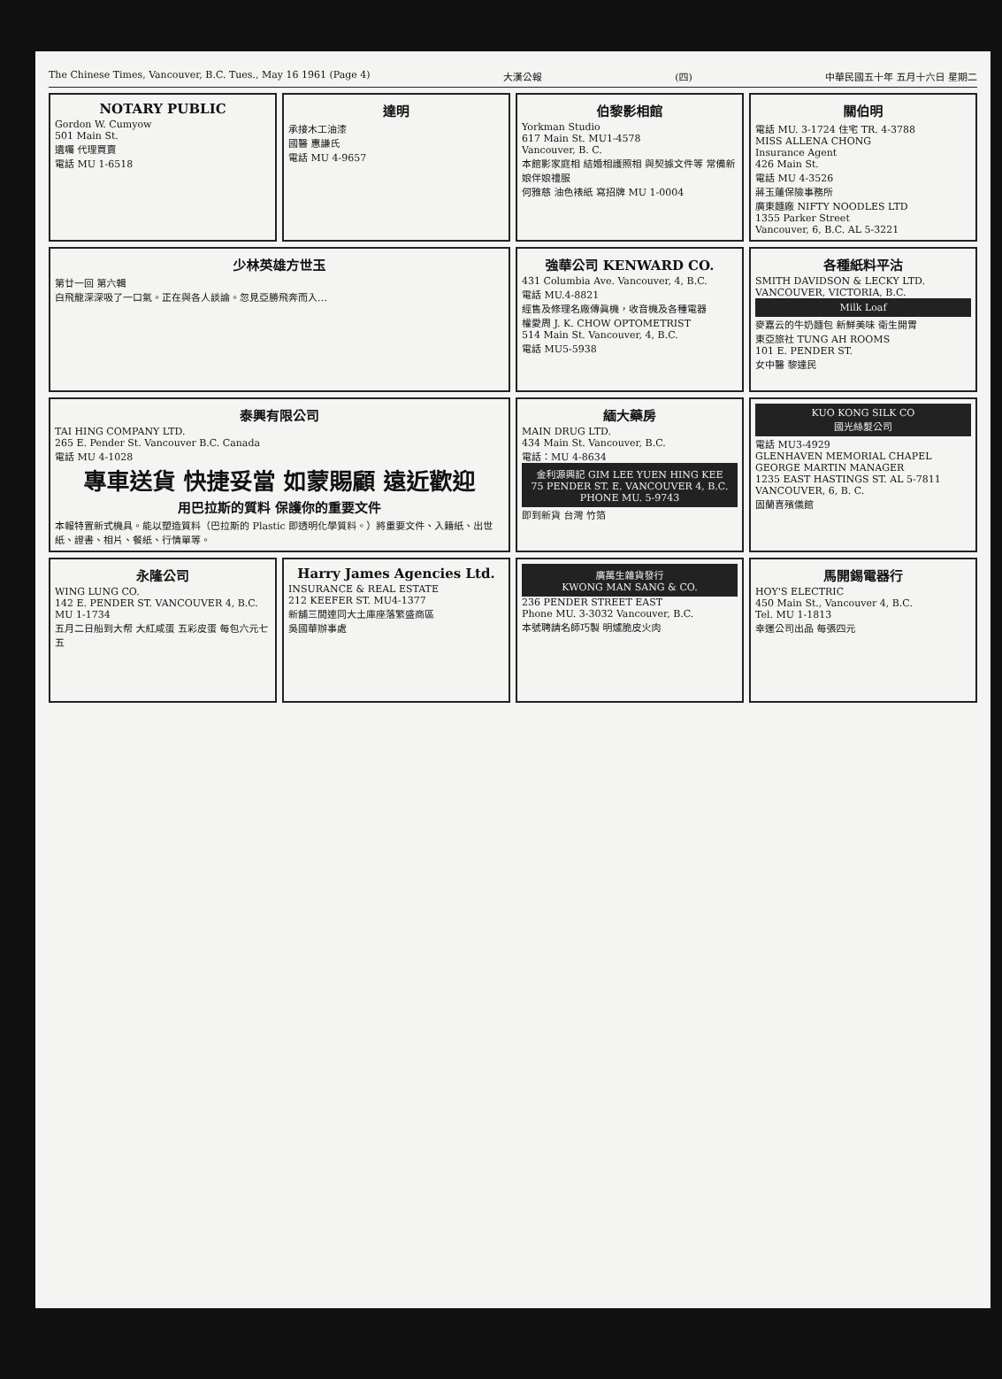The Chinese Times, Vancouver, B.C. Tues., May 16 1961 (Page 4) 大漢公報 (四) 中華民國五十年 五月十六日 星期二
NOTARY PUBLIC
Gordon W. Cumyow
501 Main St.
遺囑 代理買賣
電話 MU 1-6518
達明
承接木工油漆
國醫 惠謙氏
電話 MU 4-9657
伯黎影相館
Yorkman Studio
617 Main St. MU1-4578
Vancouver, B. C.
本館影家庭相 結婚相護照相 與契據文件等 常備新娘伴娘禮服
何雅慈 油色裱紙 寫招牌 MU 1-0004
關伯明
電話 MU. 3-1724 住宅 TR. 4-3788
MISS ALLENA CHONG
Insurance Agent
426 Main St.
電話 MU 4-3526
蔣玉蓮保險事務所
廣東麵廠 NIFTY NOODLES LTD
1355 Parker Street
Vancouver, 6, B.C. AL 5-3221
少林英雄方世玉
第廿一回 第六輯
白飛龍深深吸了一口氣。正在與各人談論。忽見亞勝飛奔而入…
強華公司 KENWARD CO.
431 Columbia Ave. Vancouver, 4, B.C.
電話 MU.4-8821
經售及修理名廠傳眞機，收音機及各種電器
權愛周 J. K. CHOW OPTOMETRIST
514 Main St. Vancouver, 4, B.C.
電話 MU5-5938
各種紙料平沽
SMITH DAVIDSON & LECKY LTD. VANCOUVER, VICTORIA, B.C.
Milk Loaf
麥嘉云的牛奶麵包 新鮮美味 衛生開胃
東亞旅社 TUNG AH ROOMS
101 E. PENDER ST.
女中醫 黎達民
泰興有限公司
TAI HING COMPANY LTD.
265 E. Pender St. Vancouver B.C. Canada
電話 MU 4-1028
專車送貨 快捷妥當 如蒙賜顧 遠近歡迎
用巴拉斯的質料 保護你的重要文件
本報特置新式機具。能以塑造質料（巴拉斯的 Plastic 即透明化學質料。）將重要文件、入籍紙、出世紙、證書、相片、餐紙、行情單等。
緬大藥房
MAIN DRUG LTD.
434 Main St. Vancouver, B.C.
電話：MU 4-8634
金利源興記 GIM LEE YUEN HING KEE
75 PENDER ST. E. VANCOUVER 4, B.C.
PHONE MU. 5-9743
即到新貨 台灣 竹箔
KUO KONG SILK CO
國光絲髮公司
電話 MU3-4929
GLENHAVEN MEMORIAL CHAPEL
GEORGE MARTIN MANAGER
1235 EAST HASTINGS ST. AL 5-7811
VANCOUVER, 6, B. C.
固蘭喜殯儀館
永隆公司
WING LUNG CO.
142 E. PENDER ST. VANCOUVER 4, B.C.
MU 1-1734
五月二日船到大帮 大紅咸蛋 五彩皮蛋 每包六元七五
Harry James Agencies Ltd.
INSURANCE & REAL ESTATE
212 KEEFER ST. MU4-1377
新舖三間連同大土庫座落繁盛商區
吳國華辦事處
廣萬生雜貨發行
KWONG MAN SANG & CO.
236 PENDER STREET EAST
Phone MU. 3-3032 Vancouver, B.C.
本號聘請名師巧製 明爐脆皮火肉
馬開錫電器行
HOY'S ELECTRIC
450 Main St., Vancouver 4, B.C.
Tel. MU 1-1813
幸運公司出品 每張四元